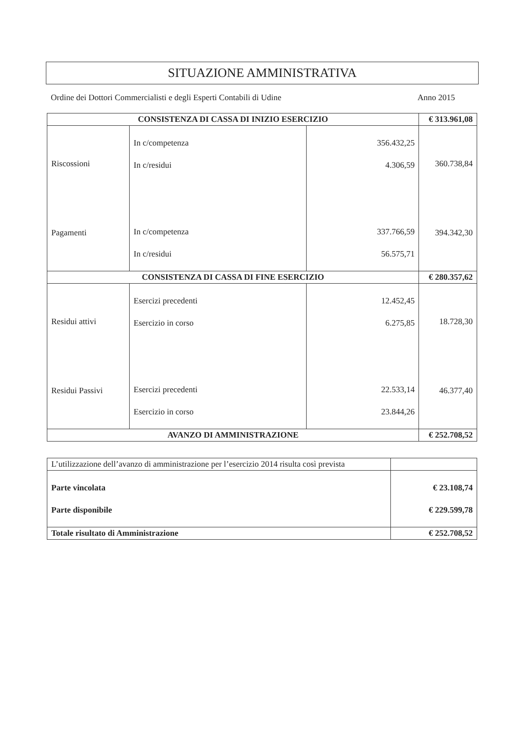SITUAZIONE AMMINISTRATIVA
Ordine dei Dottori Commercialisti e degli Esperti Contabili di Udine Anno 2015
| CONSISTENZA DI CASSA DI INIZIO ESERCIZIO | | | € 313.961,08 |
| Riscossioni Pagamenti | In c/competenza In c/residui In c/competenza In c/residui | 356.432,25 4.306,59 337.766,59 56.575,71 | 360.738,84 394.342,30 |
| CONSISTENZA DI CASSA DI FINE ESERCIZIO | | | € 280.357,62 |
| Residui attivi Residui Passivi | Esercizi precedenti Esercizio in corso Esercizi precedenti Esercizio in corso | 12.452,45 6.275,85 22.533,14 23.844,26 | 18.728,30 46.377,40 |
| AVANZO DI AMMINISTRAZIONE | | | € 252.708,52 |
| L’utilizzazione dell’avanzo di amministrazione per l’esercizio 2014 risulta così prevista | |
| Parte vincolata Parte disponibile | € 23.108,74 € 229.599,78 |
| Totale risultato di Amministrazione | € 252.708,52 |